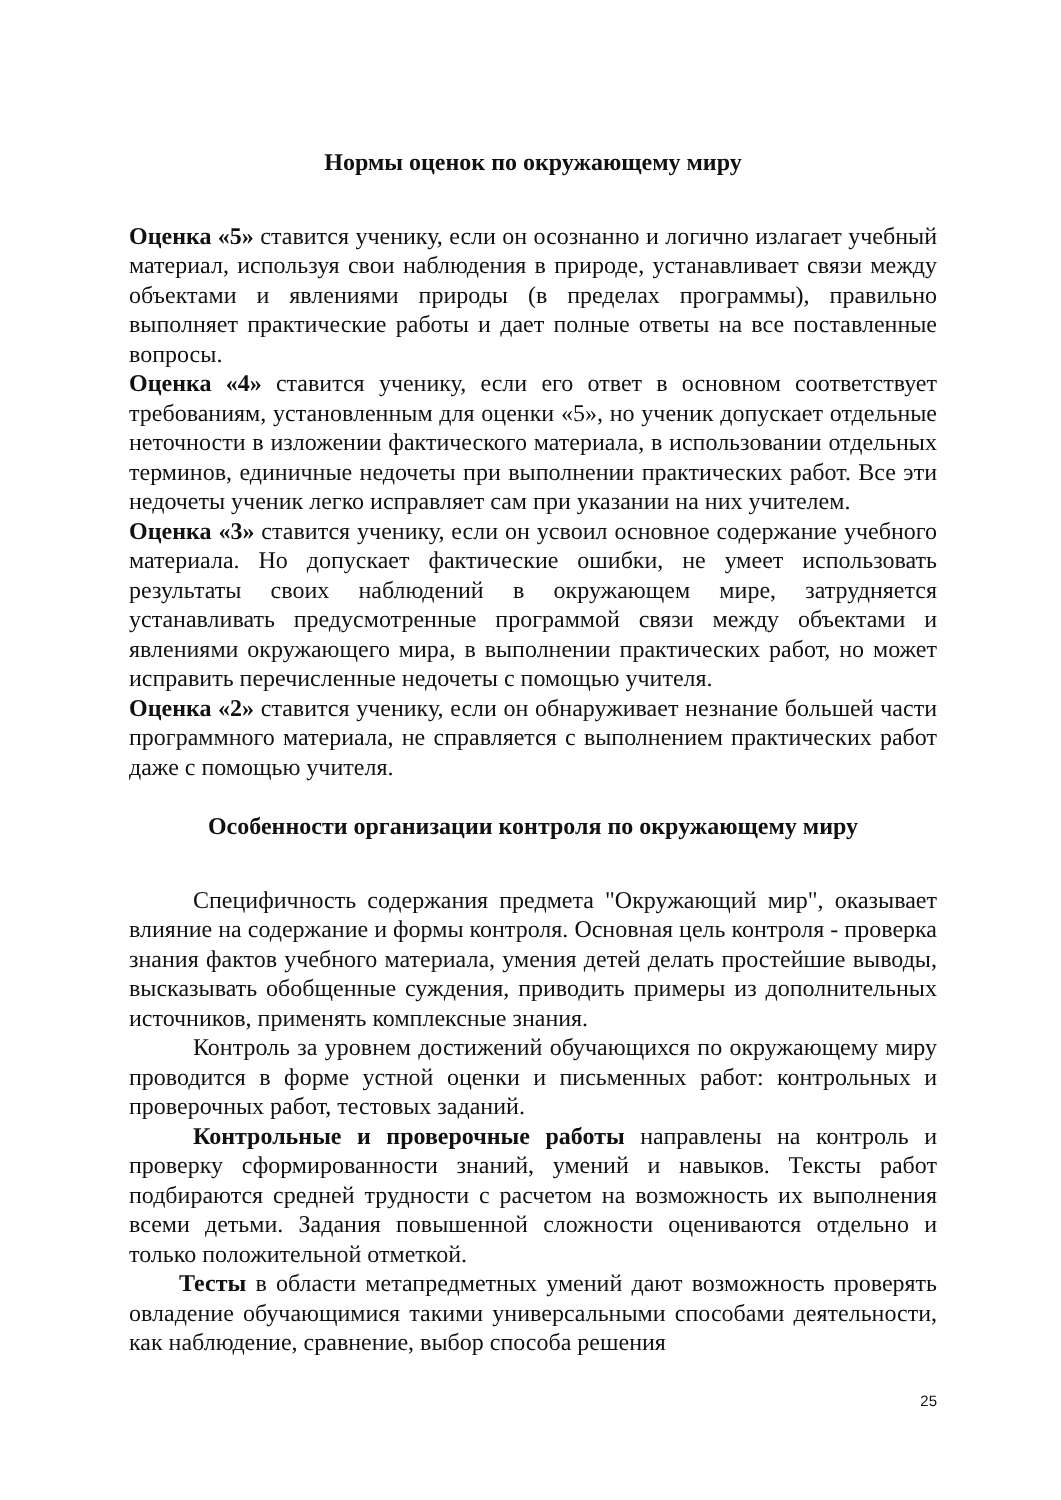Нормы оценок по окружающему миру
Оценка «5» ставится ученику, если он осознанно и логично излагает учебный материал, используя свои наблюдения в природе, устанавливает связи между объектами и явлениями природы (в пределах программы), правильно выполняет практические работы и дает полные ответы на все поставленные вопросы.
Оценка «4» ставится ученику, если его ответ в основном соответствует требованиям, установленным для оценки «5», но ученик допускает отдельные неточности в изложении фактического материала, в использовании отдельных терминов, единичные недочеты при выполнении практических работ. Все эти недочеты ученик легко исправляет сам при указании на них учителем.
Оценка «3» ставится ученику, если он усвоил основное содержание учебного материала. Но допускает фактические ошибки, не умеет использовать результаты своих наблюдений в окружающем мире, затрудняется устанавливать предусмотренные программой связи между объектами и явлениями окружающего мира, в выполнении практических работ, но может исправить перечисленные недочеты с помощью учителя.
Оценка «2» ставится ученику, если он обнаруживает незнание большей части программного материала, не справляется с выполнением практических работ даже с помощью учителя.
Особенности организации контроля по окружающему миру
Специфичность содержания предмета "Окружающий мир", оказывает влияние на содержание и формы контроля. Основная цель контроля - проверка знания фактов учебного материала, умения детей делать простейшие выводы, высказывать обобщенные суждения, приводить примеры из дополнительных источников, применять комплексные знания.
Контроль за уровнем достижений обучающихся по окружающему миру проводится в форме устной оценки и письменных работ: контрольных и проверочных работ, тестовых заданий.
Контрольные и проверочные работы направлены на контроль и проверку сформированности знаний, умений и навыков. Тексты работ подбираются средней трудности с расчетом на возможность их выполнения всеми детьми. Задания повышенной сложности оцениваются отдельно и только положительной отметкой.
Тесты в области метапредметных умений дают возможность проверять овладение обучающимися такими универсальными способами деятельности, как наблюдение, сравнение, выбор способа решения
25